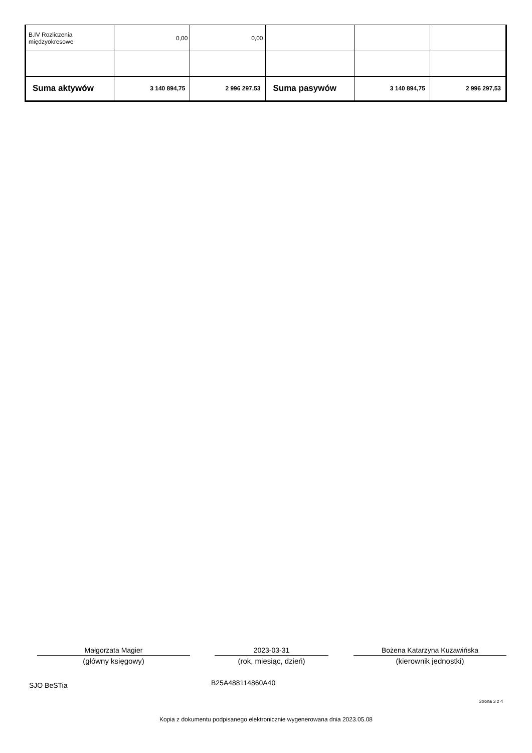| B.IV Rozliczenia międzyokresowe | 0,00 | 0,00 | | | |
| Suma aktywów | 3 140 894,75 | 2 996 297,53 | Suma pasywów | 3 140 894,75 | 2 996 297,53 |
Małgorzata Magier
(główny księgowy)
2023-03-31
(rok, miesiąc, dzień)
Bożena Katarzyna Kuzawińska
(kierownik jednostki)
SJO BeSTia B25A488114860A40
Strona 3 z 4
Kopia z dokumentu podpisanego elektronicznie wygenerowana dnia 2023.05.08